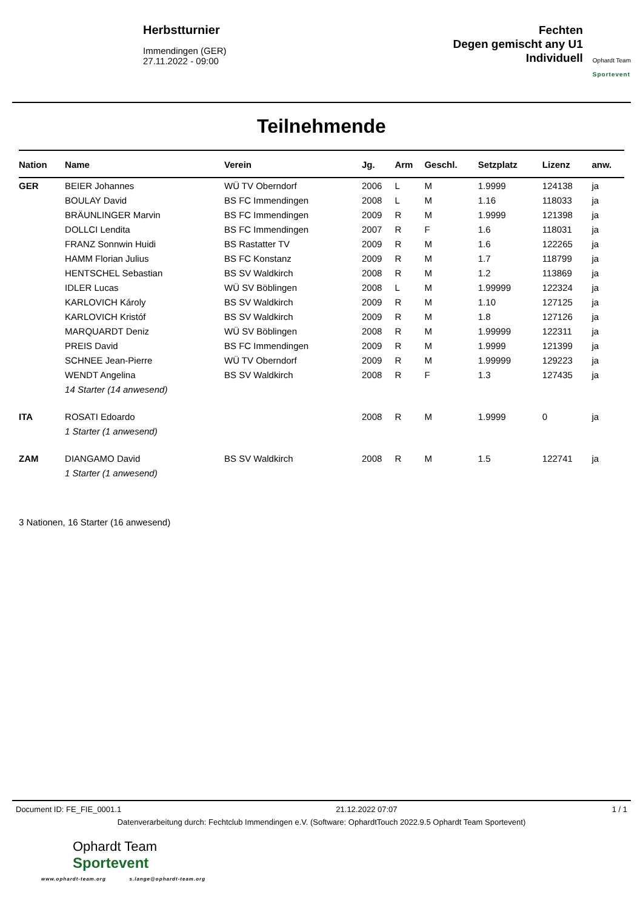Herbstturnier
Immendingen (GER)
27.11.2022 - 09:00
Fechten
Degen gemischt any U1
Individuell
Ophardt Team
Sportevent
Teilnehmende
| Nation | Name | Verein | Jg. | Arm | Geschl. | Setzplatz | Lizenz | anw. |
| --- | --- | --- | --- | --- | --- | --- | --- | --- |
| GER | BEIER Johannes | WÜ TV Oberndorf | 2006 | L | M | 1.9999 | 124138 | ja |
| | BOULAY David | BS FC Immendingen | 2008 | L | M | 1.16 | 118033 | ja |
| | BRÄUNLINGER Marvin | BS FC Immendingen | 2009 | R | M | 1.9999 | 121398 | ja |
| | DOLLCI Lendita | BS FC Immendingen | 2007 | R | F | 1.6 | 118031 | ja |
| | FRANZ Sonnwin Huidi | BS Rastatter TV | 2009 | R | M | 1.6 | 122265 | ja |
| | HAMM Florian Julius | BS FC Konstanz | 2009 | R | M | 1.7 | 118799 | ja |
| | HENTSCHEL Sebastian | BS SV Waldkirch | 2008 | R | M | 1.2 | 113869 | ja |
| | IDLER Lucas | WÜ SV Böblingen | 2008 | L | M | 1.99999 | 122324 | ja |
| | KARLOVICH Károly | BS SV Waldkirch | 2009 | R | M | 1.10 | 127125 | ja |
| | KARLOVICH Kristóf | BS SV Waldkirch | 2009 | R | M | 1.8 | 127126 | ja |
| | MARQUARDT Deniz | WÜ SV Böblingen | 2008 | R | M | 1.99999 | 122311 | ja |
| | PREIS David | BS FC Immendingen | 2009 | R | M | 1.9999 | 121399 | ja |
| | SCHNEE Jean-Pierre | WÜ TV Oberndorf | 2009 | R | M | 1.99999 | 129223 | ja |
| | WENDT Angelina | BS SV Waldkirch | 2008 | R | F | 1.3 | 127435 | ja |
| | 14 Starter (14 anwesend) | | | | | | | |
| ITA | ROSATI Edoardo | | 2008 | R | M | 1.9999 | 0 | ja |
| | 1 Starter (1 anwesend) | | | | | | | |
| ZAM | DIANGAMO David | BS SV Waldkirch | 2008 | R | M | 1.5 | 122741 | ja |
| | 1 Starter (1 anwesend) | | | | | | | |
3 Nationen, 16 Starter (16 anwesend)
Document ID: FE_FIE_0001.1 21.12.2022 07:07 1 / 1
Datenverarbeitung durch: Fechtclub Immendingen e.V. (Software: OphardtTouch 2022.9.5 Ophardt Team Sportevent)
Ophardt Team
Sportevent
www.ophardt-team.org s.lange@ophardt-team.org